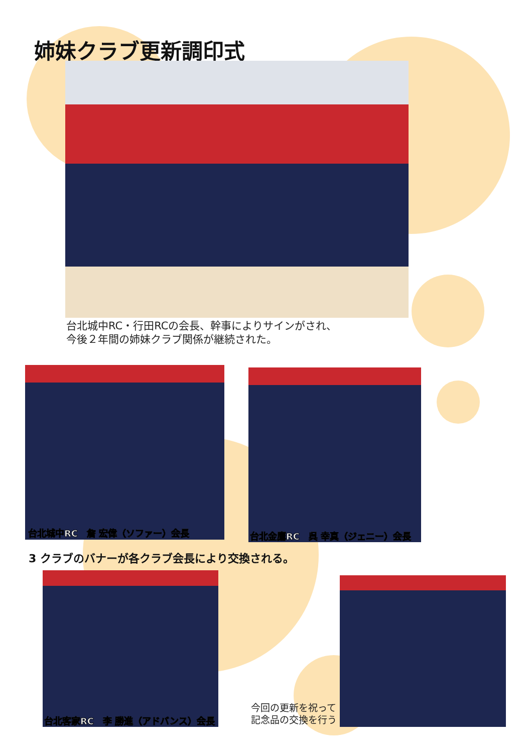姉妹クラブ更新調印式
台北城中RC・行田RCの会長、幹事によりサインがされ、
今後２年間の姉妹クラブ関係が継続された。
台北城中RC　詹 宏偉（ソファー）会長 台北金鷹RC　呉 幸真（ジェニー）会長
3 クラブのバナーが各クラブ会長により交換される。
台北客家RC　李 勝進（アドバンス）会長
今回の更新を祝って
記念品の交換を行う